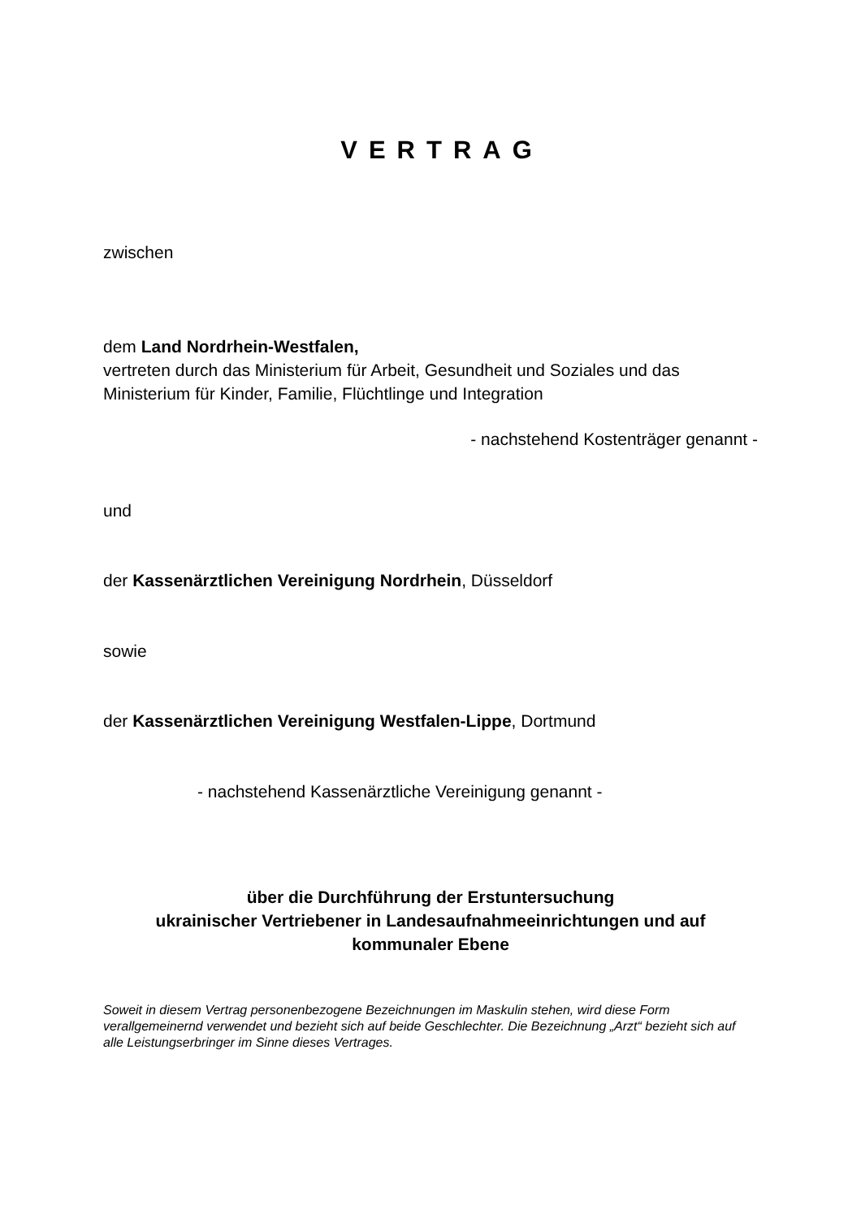VERTRAG
zwischen
dem Land Nordrhein-Westfalen,
vertreten durch das Ministerium für Arbeit, Gesundheit und Soziales und das Ministerium für Kinder, Familie, Flüchtlinge und Integration
- nachstehend Kostenträger genannt -
und
der Kassenärztlichen Vereinigung Nordrhein, Düsseldorf
sowie
der Kassenärztlichen Vereinigung Westfalen-Lippe, Dortmund
- nachstehend Kassenärztliche Vereinigung genannt -
über die Durchführung der Erstuntersuchung
ukrainischer Vertriebener in Landesaufnahmeeinrichtungen und auf kommunaler Ebene
Soweit in diesem Vertrag personenbezogene Bezeichnungen im Maskulin stehen, wird diese Form verallgemeinernd verwendet und bezieht sich auf beide Geschlechter. Die Bezeichnung „Arzt“ bezieht sich auf alle Leistungserbringer im Sinne dieses Vertrages.